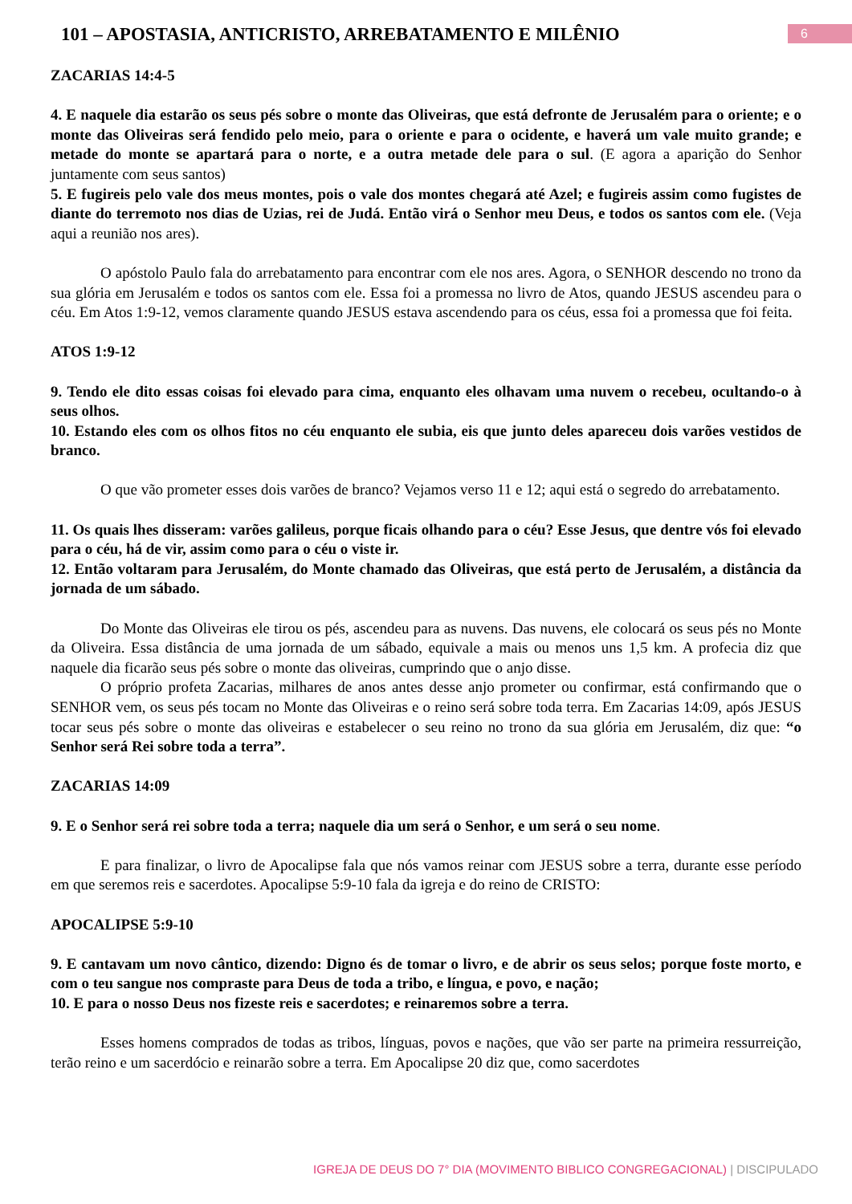101 – APOSTASIA, ANTICRISTO, ARREBATAMENTO E MILÊNIO
6
ZACARIAS 14:4-5
4. E naquele dia estarão os seus pés sobre o monte das Oliveiras, que está defronte de Jerusalém para o oriente; e o monte das Oliveiras será fendido pelo meio, para o oriente e para o ocidente, e haverá um vale muito grande; e metade do monte se apartará para o norte, e a outra metade dele para o sul. (E agora a aparição do Senhor juntamente com seus santos)
5. E fugireis pelo vale dos meus montes, pois o vale dos montes chegará até Azel; e fugireis assim como fugistes de diante do terremoto nos dias de Uzias, rei de Judá. Então virá o Senhor meu Deus, e todos os santos com ele. (Veja aqui a reunião nos ares).
O apóstolo Paulo fala do arrebatamento para encontrar com ele nos ares. Agora, o SENHOR descendo no trono da sua glória em Jerusalém e todos os santos com ele. Essa foi a promessa no livro de Atos, quando JESUS ascendeu para o céu. Em Atos 1:9-12, vemos claramente quando JESUS estava ascendendo para os céus, essa foi a promessa que foi feita.
ATOS 1:9-12
9. Tendo ele dito essas coisas foi elevado para cima, enquanto eles olhavam uma nuvem o recebeu, ocultando-o à seus olhos.
10. Estando eles com os olhos fitos no céu enquanto ele subia, eis que junto deles apareceu dois varões vestidos de branco.
O que vão prometer esses dois varões de branco? Vejamos verso 11 e 12; aqui está o segredo do arrebatamento.
11. Os quais lhes disseram: varões galileus, porque ficais olhando para o céu? Esse Jesus, que dentre vós foi elevado para o céu, há de vir, assim como para o céu o viste ir.
12. Então voltaram para Jerusalém, do Monte chamado das Oliveiras, que está perto de Jerusalém, a distância da jornada de um sábado.
Do Monte das Oliveiras ele tirou os pés, ascendeu para as nuvens. Das nuvens, ele colocará os seus pés no Monte da Oliveira. Essa distância de uma jornada de um sábado, equivale a mais ou menos uns 1,5 km. A profecia diz que naquele dia ficarão seus pés sobre o monte das oliveiras, cumprindo que o anjo disse.
O próprio profeta Zacarias, milhares de anos antes desse anjo prometer ou confirmar, está confirmando que o SENHOR vem, os seus pés tocam no Monte das Oliveiras e o reino será sobre toda terra. Em Zacarias 14:09, após JESUS tocar seus pés sobre o monte das oliveiras e estabelecer o seu reino no trono da sua glória em Jerusalém, diz que: “o Senhor será Rei sobre toda a terra”.
ZACARIAS 14:09
9. E o Senhor será rei sobre toda a terra; naquele dia um será o Senhor, e um será o seu nome.
E para finalizar, o livro de Apocalipse fala que nós vamos reinar com JESUS sobre a terra, durante esse período em que seremos reis e sacerdotes. Apocalipse 5:9-10 fala da igreja e do reino de CRISTO:
APOCALIPSE 5:9-10
9. E cantavam um novo cântico, dizendo: Digno és de tomar o livro, e de abrir os seus selos; porque foste morto, e com o teu sangue nos compraste para Deus de toda a tribo, e língua, e povo, e nação;
10. E para o nosso Deus nos fizeste reis e sacerdotes; e reinaremos sobre a terra.
Esses homens comprados de todas as tribos, línguas, povos e nações, que vão ser parte na primeira ressurreição, terão reino e um sacerdócio e reinarão sobre a terra. Em Apocalipse 20 diz que, como sacerdotes
IGREJA DE DEUS DO 7° DIA (MOVIMENTO BIBLICO CONGREGACIONAL) | DISCIPULADO